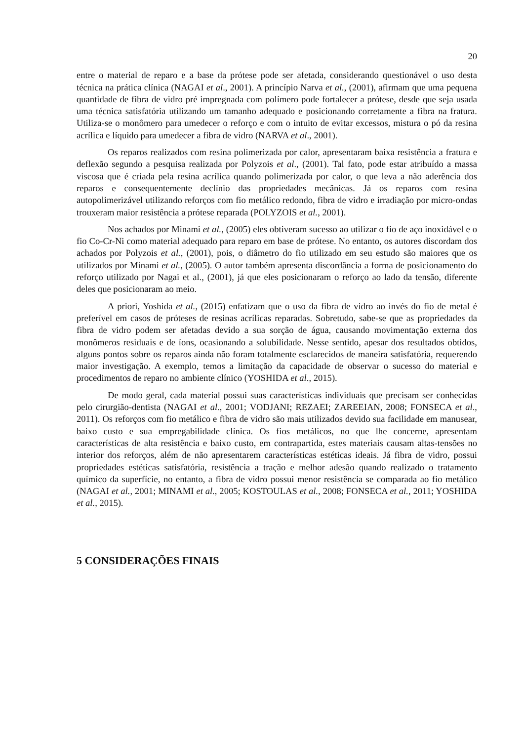20
entre o material de reparo e a base da prótese pode ser afetada, considerando questionável o uso desta técnica na prática clínica (NAGAI et al., 2001). A princípio Narva et al., (2001), afirmam que uma pequena quantidade de fibra de vidro pré impregnada com polímero pode fortalecer a prótese, desde que seja usada uma técnica satisfatória utilizando um tamanho adequado e posicionando corretamente a fibra na fratura. Utiliza-se o monômero para umedecer o reforço e com o intuito de evitar excessos, mistura o pó da resina acrílica e líquido para umedecer a fibra de vidro (NARVA et al., 2001).
Os reparos realizados com resina polimerizada por calor, apresentaram baixa resistência a fratura e deflexão segundo a pesquisa realizada por Polyzois et al., (2001). Tal fato, pode estar atribuído a massa viscosa que é criada pela resina acrílica quando polimerizada por calor, o que leva a não aderência dos reparos e consequentemente declínio das propriedades mecânicas. Já os reparos com resina autopolimerizável utilizando reforços com fio metálico redondo, fibra de vidro e irradiação por micro-ondas trouxeram maior resistência a prótese reparada (POLYZOIS et al., 2001).
Nos achados por Minami et al., (2005) eles obtiveram sucesso ao utilizar o fio de aço inoxidável e o fio Co-Cr-Ni como material adequado para reparo em base de prótese. No entanto, os autores discordam dos achados por Polyzois et al., (2001), pois, o diâmetro do fio utilizado em seu estudo são maiores que os utilizados por Minami et al., (2005). O autor também apresenta discordância a forma de posicionamento do reforço utilizado por Nagai et al., (2001), já que eles posicionaram o reforço ao lado da tensão, diferente deles que posicionaram ao meio.
A priori, Yoshida et al., (2015) enfatizam que o uso da fibra de vidro ao invés do fio de metal é preferível em casos de próteses de resinas acrílicas reparadas. Sobretudo, sabe-se que as propriedades da fibra de vidro podem ser afetadas devido a sua sorção de água, causando movimentação externa dos monômeros residuais e de íons, ocasionando a solubilidade. Nesse sentido, apesar dos resultados obtidos, alguns pontos sobre os reparos ainda não foram totalmente esclarecidos de maneira satisfatória, requerendo maior investigação. A exemplo, temos a limitação da capacidade de observar o sucesso do material e procedimentos de reparo no ambiente clínico (YOSHIDA et al., 2015).
De modo geral, cada material possui suas características individuais que precisam ser conhecidas pelo cirurgião-dentista (NAGAI et al., 2001; VODJANI; REZAEI; ZAREEIAN, 2008; FONSECA et al., 2011). Os reforços com fio metálico e fibra de vidro são mais utilizados devido sua facilidade em manusear, baixo custo e sua empregabilidade clínica. Os fios metálicos, no que lhe concerne, apresentam características de alta resistência e baixo custo, em contrapartida, estes materiais causam altas-tensões no interior dos reforços, além de não apresentarem características estéticas ideais. Já fibra de vidro, possui propriedades estéticas satisfatória, resistência a tração e melhor adesão quando realizado o tratamento químico da superfície, no entanto, a fibra de vidro possui menor resistência se comparada ao fio metálico (NAGAI et al., 2001; MINAMI et al., 2005; KOSTOULAS et al., 2008; FONSECA et al., 2011; YOSHIDA et al., 2015).
5 CONSIDERAÇÕES FINAIS